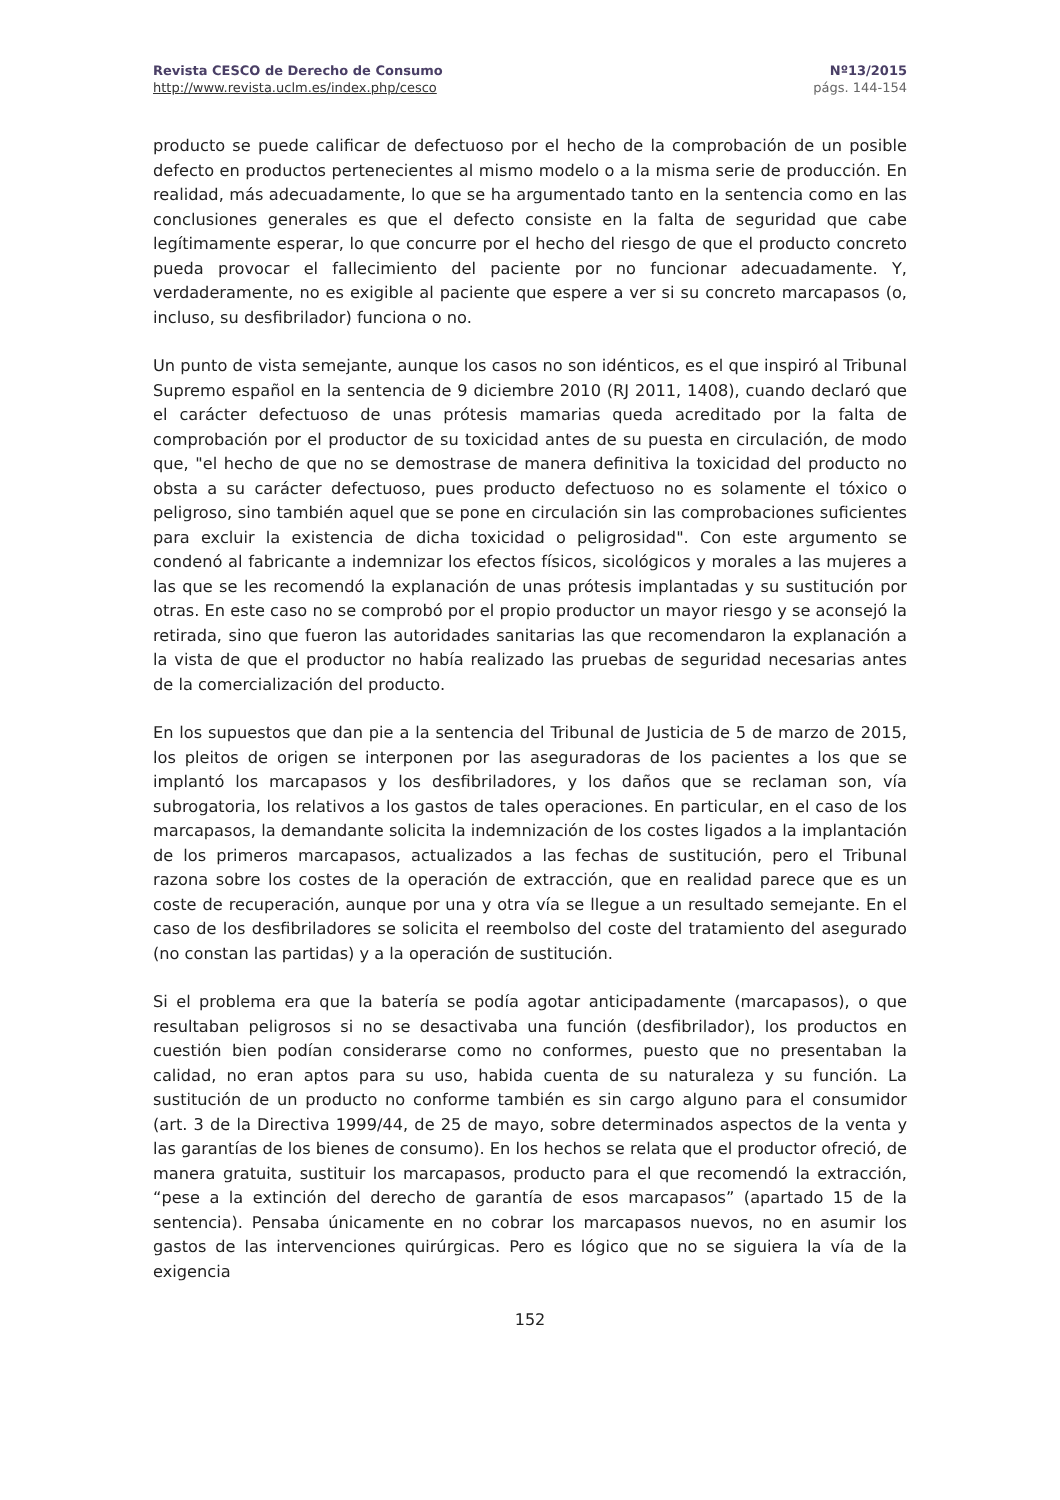Revista CESCO de Derecho de Consumo
http://www.revista.uclm.es/index.php/cesco
Nº13/2015
págs. 144-154
producto se puede calificar de defectuoso por el hecho de la comprobación de un posible defecto en productos pertenecientes al mismo modelo o a la misma serie de producción. En realidad, más adecuadamente, lo que se ha argumentado tanto en la sentencia como en las conclusiones generales es que el defecto consiste en la falta de seguridad que cabe legítimamente esperar, lo que concurre por el hecho del riesgo de que el producto concreto pueda provocar el fallecimiento del paciente por no funcionar adecuadamente. Y, verdaderamente, no es exigible al paciente que espere a ver si su concreto marcapasos (o, incluso, su desfibrilador) funciona o no.
Un punto de vista semejante, aunque los casos no son idénticos, es el que inspiró al Tribunal Supremo español en la sentencia de 9 diciembre 2010 (RJ 2011, 1408), cuando declaró que el carácter defectuoso de unas prótesis mamarias queda acreditado por la falta de comprobación por el productor de su toxicidad antes de su puesta en circulación, de modo que, "el hecho de que no se demostrase de manera definitiva la toxicidad del producto no obsta a su carácter defectuoso, pues producto defectuoso no es solamente el tóxico o peligroso, sino también aquel que se pone en circulación sin las comprobaciones suficientes para excluir la existencia de dicha toxicidad o peligrosidad". Con este argumento se condenó al fabricante a indemnizar los efectos físicos, sicológicos y morales a las mujeres a las que se les recomendó la explanación de unas prótesis implantadas y su sustitución por otras. En este caso no se comprobó por el propio productor un mayor riesgo y se aconsejó la retirada, sino que fueron las autoridades sanitarias las que recomendaron la explanación a la vista de que el productor no había realizado las pruebas de seguridad necesarias antes de la comercialización del producto.
En los supuestos que dan pie a la sentencia del Tribunal de Justicia de 5 de marzo de 2015, los pleitos de origen se interponen por las aseguradoras de los pacientes a los que se implantó los marcapasos y los desfibriladores, y los daños que se reclaman son, vía subrogatoria, los relativos a los gastos de tales operaciones. En particular, en el caso de los marcapasos, la demandante solicita la indemnización de los costes ligados a la implantación de los primeros marcapasos, actualizados a las fechas de sustitución, pero el Tribunal razona sobre los costes de la operación de extracción, que en realidad parece que es un coste de recuperación, aunque por una y otra vía se llegue a un resultado semejante. En el caso de los desfibriladores se solicita el reembolso del coste del tratamiento del asegurado (no constan las partidas) y a la operación de sustitución.
Si el problema era que la batería se podía agotar anticipadamente (marcapasos), o que resultaban peligrosos si no se desactivaba una función (desfibrilador), los productos en cuestión bien podían considerarse como no conformes, puesto que no presentaban la calidad, no eran aptos para su uso, habida cuenta de su naturaleza y su función. La sustitución de un producto no conforme también es sin cargo alguno para el consumidor (art. 3 de la Directiva 1999/44, de 25 de mayo, sobre determinados aspectos de la venta y las garantías de los bienes de consumo). En los hechos se relata que el productor ofreció, de manera gratuita, sustituir los marcapasos, producto para el que recomendó la extracción, “pese a la extinción del derecho de garantía de esos marcapasos” (apartado 15 de la sentencia). Pensaba únicamente en no cobrar los marcapasos nuevos, no en asumir los gastos de las intervenciones quirúrgicas. Pero es lógico que no se siguiera la vía de la exigencia
152